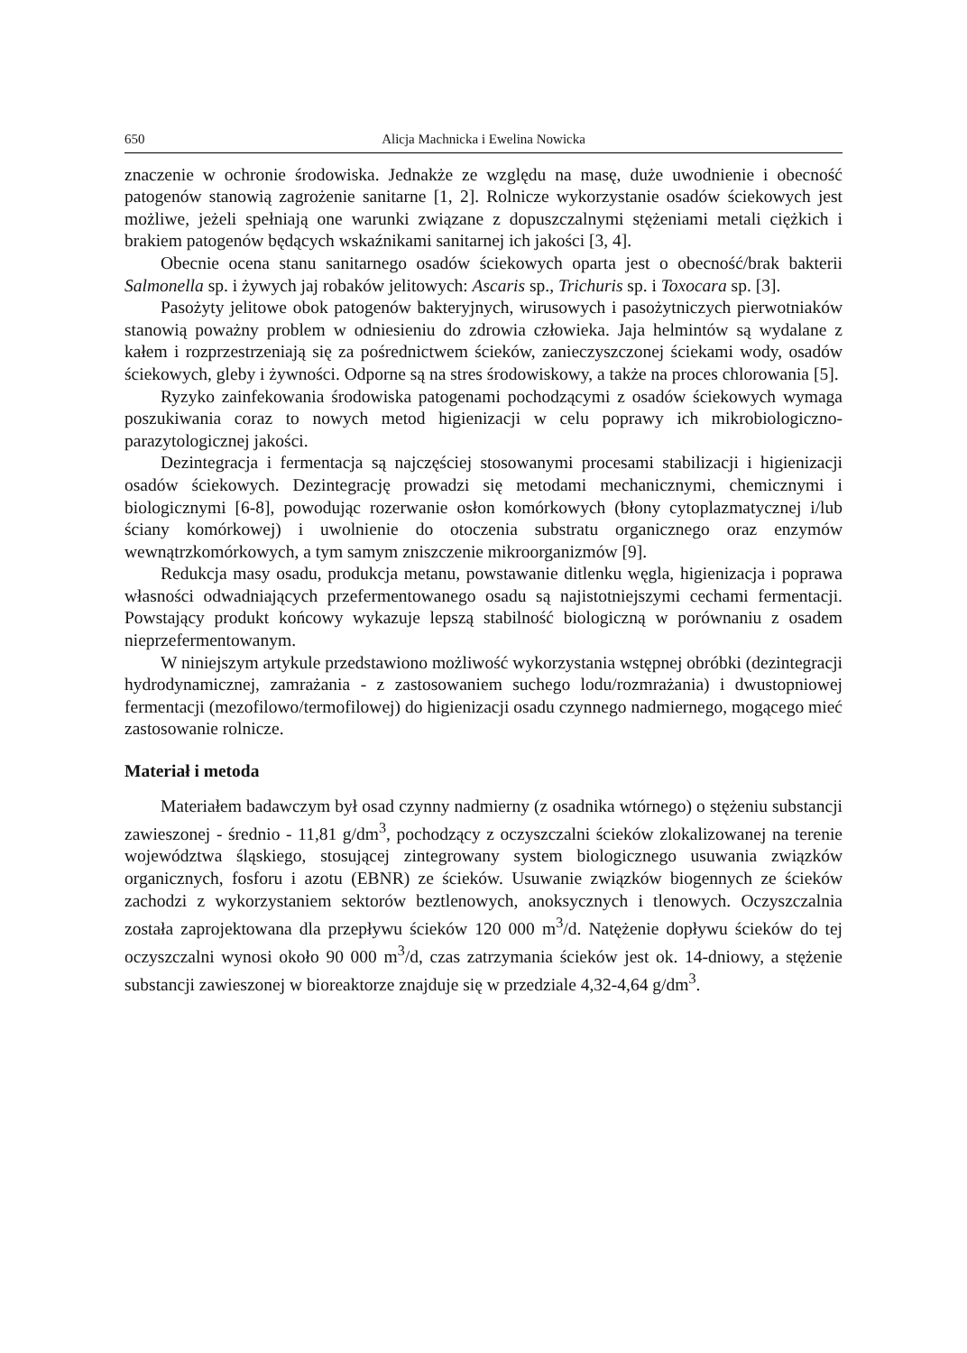650 Alicja Machnicka i Ewelina Nowicka
znaczenie w ochronie środowiska. Jednakże ze względu na masę, duże uwodnienie i obecność patogenów stanowią zagrożenie sanitarne [1, 2]. Rolnicze wykorzystanie osadów ściekowych jest możliwe, jeżeli spełniają one warunki związane z dopuszczalnymi stężeniami metali ciężkich i brakiem patogenów będących wskaźnikami sanitarnej ich jakości [3, 4].
Obecnie ocena stanu sanitarnego osadów ściekowych oparta jest o obecność/brak bakterii Salmonella sp. i żywych jaj robaków jelitowych: Ascaris sp., Trichuris sp. i Toxocara sp. [3].
Pasożyty jelitowe obok patogenów bakteryjnych, wirusowych i pasożytniczych pierwotniaków stanowią poważny problem w odniesieniu do zdrowia człowieka. Jaja helmintów są wydalane z kałem i rozprzestrzeniają się za pośrednictwem ścieków, zanieczyszczonej ściekami wody, osadów ściekowych, gleby i żywności. Odporne są na stres środowiskowy, a także na proces chlorowania [5].
Ryzyko zainfekowania środowiska patogenami pochodzącymi z osadów ściekowych wymaga poszukiwania coraz to nowych metod higienizacji w celu poprawy ich mikrobiologiczno-parazytologicznej jakości.
Dezintegracja i fermentacja są najczęściej stosowanymi procesami stabilizacji i higienizacji osadów ściekowych. Dezintegrację prowadzi się metodami mechanicznymi, chemicznymi i biologicznymi [6-8], powodując rozerwanie osłon komórkowych (błony cytoplazmatycznej i/lub ściany komórkowej) i uwolnienie do otoczenia substratu organicznego oraz enzymów wewnątrzkomórkowych, a tym samym zniszczenie mikroorganizmów [9].
Redukcja masy osadu, produkcja metanu, powstawanie ditlenku węgla, higienizacja i poprawa własności odwadniających przefermentowanego osadu są najistotniejszymi cechami fermentacji. Powstający produkt końcowy wykazuje lepszą stabilność biologiczną w porównaniu z osadem nieprzefermentowanym.
W niniejszym artykule przedstawiono możliwość wykorzystania wstępnej obróbki (dezintegracji hydrodynamicznej, zamrażania - z zastosowaniem suchego lodu/rozmrażania) i dwustopniowej fermentacji (mezofilowo/termofilowej) do higienizacji osadu czynnego nadmiernego, mogącego mieć zastosowanie rolnicze.
Materiał i metoda
Materiałem badawczym był osad czynny nadmierny (z osadnika wtórnego) o stężeniu substancji zawieszonej - średnio - 11,81 g/dm<sup>3</sup>, pochodzący z oczyszczalni ścieków zlokalizowanej na terenie województwa śląskiego, stosującej zintegrowany system biologicznego usuwania związków organicznych, fosforu i azotu (EBNR) ze ścieków. Usuwanie związków biogennych ze ścieków zachodzi z wykorzystaniem sektorów beztlenowych, anoksycznych i tlenowych. Oczyszczalnia została zaprojektowana dla przepływu ścieków 120 000 m<sup>3</sup>/d. Natężenie dopływu ścieków do tej oczyszczalni wynosi około 90 000 m<sup>3</sup>/d, czas zatrzymania ścieków jest ok. 14-dniowy, a stężenie substancji zawieszonej w bioreaktorze znajduje się w przedziale 4,32-4,64 g/dm<sup>3</sup>.